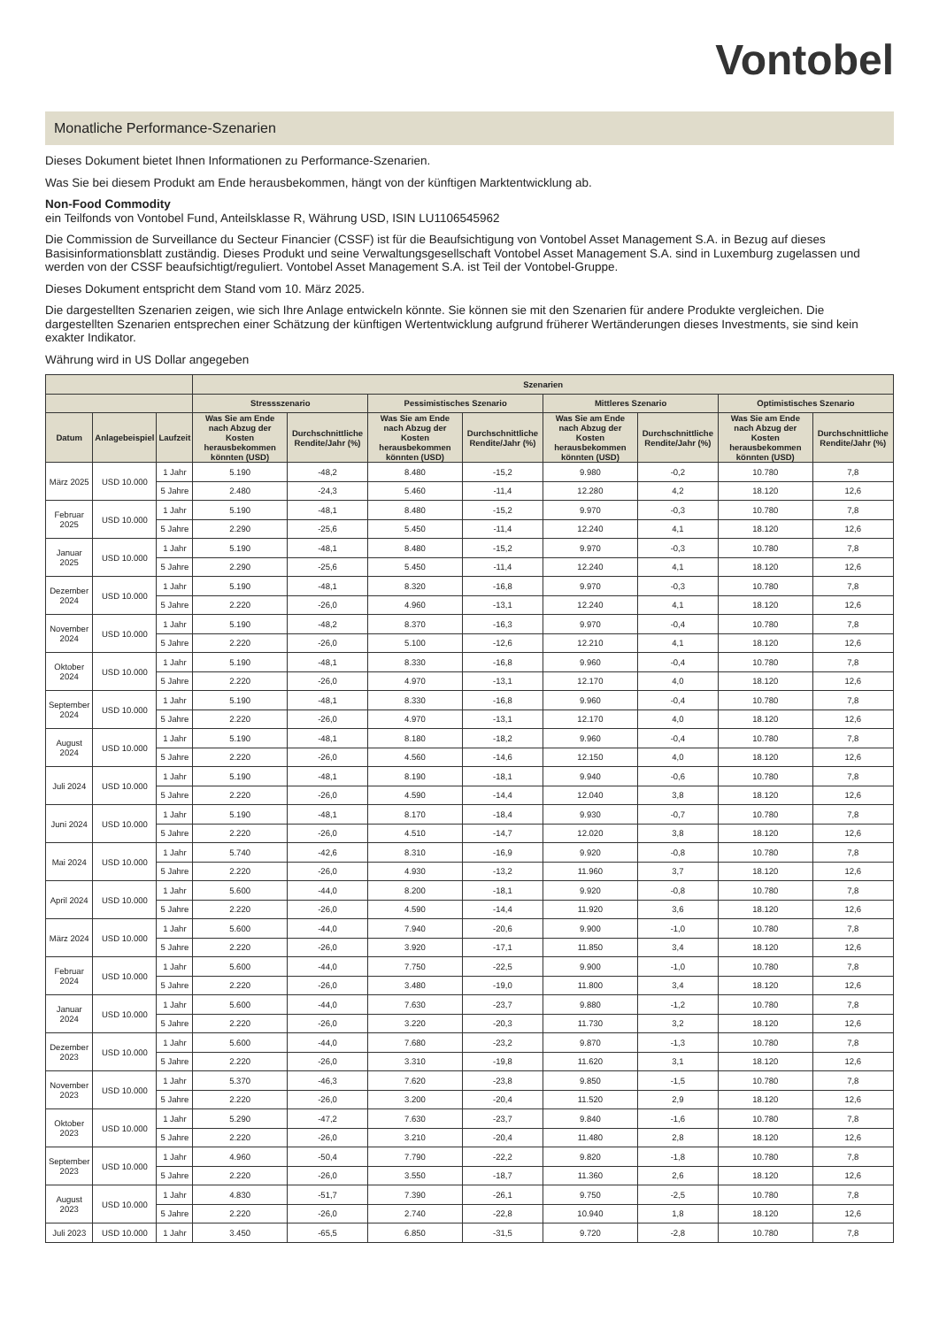Vontobel
Monatliche Performance-Szenarien
Dieses Dokument bietet Ihnen Informationen zu Performance-Szenarien.
Was Sie bei diesem Produkt am Ende herausbekommen, hängt von der künftigen Marktentwicklung ab.
Non-Food Commodity
ein Teilfonds von Vontobel Fund, Anteilsklasse R, Währung USD, ISIN LU1106545962
Die Commission de Surveillance du Secteur Financier (CSSF) ist für die Beaufsichtigung von Vontobel Asset Management S.A. in Bezug auf dieses Basisinformationsblatt zuständig. Dieses Produkt und seine Verwaltungsgesellschaft Vontobel Asset Management S.A. sind in Luxemburg zugelassen und werden von der CSSF beaufsichtigt/reguliert. Vontobel Asset Management S.A. ist Teil der Vontobel-Gruppe.
Dieses Dokument entspricht dem Stand vom 10. März 2025.
Die dargestellten Szenarien zeigen, wie sich Ihre Anlage entwickeln könnte. Sie können sie mit den Szenarien für andere Produkte vergleichen. Die dargestellten Szenarien entsprechen einer Schätzung der künftigen Wertentwicklung aufgrund früherer Wertänderungen dieses Investments, sie sind kein exakter Indikator.
Währung wird in US Dollar angegeben
| | | | Szenarien | | | | | | | |
| --- | --- | --- | --- | --- | --- | --- | --- | --- | --- | --- |
| | | | Stressszenario | | Pessimistisches Szenario | | Mittleres Szenario | | Optimistisches Szenario | |
| Datum | Anlagebeispiel | Laufzeit | Was Sie am Ende nach Abzug der Kosten herausbekommen könnten (USD) | Durchschnittliche Rendite/Jahr (%) | Was Sie am Ende nach Abzug der Kosten herausbekommen könnten (USD) | Durchschnittliche Rendite/Jahr (%) | Was Sie am Ende nach Abzug der Kosten herausbekommen könnten (USD) | Durchschnittliche Rendite/Jahr (%) | Was Sie am Ende nach Abzug der Kosten herausbekommen könnten (USD) | Durchschnittliche Rendite/Jahr (%) |
| März 2025 | USD 10.000 | 1 Jahr | 5.190 | -48,2 | 8.480 | -15,2 | 9.980 | -0,2 | 10.780 | 7,8 |
| | | 5 Jahre | 2.480 | -24,3 | 5.460 | -11,4 | 12.280 | 4,2 | 18.120 | 12,6 |
| Februar 2025 | USD 10.000 | 1 Jahr | 5.190 | -48,1 | 8.480 | -15,2 | 9.970 | -0,3 | 10.780 | 7,8 |
| | | 5 Jahre | 2.290 | -25,6 | 5.450 | -11,4 | 12.240 | 4,1 | 18.120 | 12,6 |
| Januar 2025 | USD 10.000 | 1 Jahr | 5.190 | -48,1 | 8.480 | -15,2 | 9.970 | -0,3 | 10.780 | 7,8 |
| | | 5 Jahre | 2.290 | -25,6 | 5.450 | -11,4 | 12.240 | 4,1 | 18.120 | 12,6 |
| Dezember 2024 | USD 10.000 | 1 Jahr | 5.190 | -48,1 | 8.320 | -16,8 | 9.970 | -0,3 | 10.780 | 7,8 |
| | | 5 Jahre | 2.220 | -26,0 | 4.960 | -13,1 | 12.240 | 4,1 | 18.120 | 12,6 |
| November 2024 | USD 10.000 | 1 Jahr | 5.190 | -48,2 | 8.370 | -16,3 | 9.970 | -0,4 | 10.780 | 7,8 |
| | | 5 Jahre | 2.220 | -26,0 | 5.100 | -12,6 | 12.210 | 4,1 | 18.120 | 12,6 |
| Oktober 2024 | USD 10.000 | 1 Jahr | 5.190 | -48,1 | 8.330 | -16,8 | 9.960 | -0,4 | 10.780 | 7,8 |
| | | 5 Jahre | 2.220 | -26,0 | 4.970 | -13,1 | 12.170 | 4,0 | 18.120 | 12,6 |
| September 2024 | USD 10.000 | 1 Jahr | 5.190 | -48,1 | 8.330 | -16,8 | 9.960 | -0,4 | 10.780 | 7,8 |
| | | 5 Jahre | 2.220 | -26,0 | 4.970 | -13,1 | 12.170 | 4,0 | 18.120 | 12,6 |
| August 2024 | USD 10.000 | 1 Jahr | 5.190 | -48,1 | 8.180 | -18,2 | 9.960 | -0,4 | 10.780 | 7,8 |
| | | 5 Jahre | 2.220 | -26,0 | 4.560 | -14,6 | 12.150 | 4,0 | 18.120 | 12,6 |
| Juli 2024 | USD 10.000 | 1 Jahr | 5.190 | -48,1 | 8.190 | -18,1 | 9.940 | -0,6 | 10.780 | 7,8 |
| | | 5 Jahre | 2.220 | -26,0 | 4.590 | -14,4 | 12.040 | 3,8 | 18.120 | 12,6 |
| Juni 2024 | USD 10.000 | 1 Jahr | 5.190 | -48,1 | 8.170 | -18,4 | 9.930 | -0,7 | 10.780 | 7,8 |
| | | 5 Jahre | 2.220 | -26,0 | 4.510 | -14,7 | 12.020 | 3,8 | 18.120 | 12,6 |
| Mai 2024 | USD 10.000 | 1 Jahr | 5.740 | -42,6 | 8.310 | -16,9 | 9.920 | -0,8 | 10.780 | 7,8 |
| | | 5 Jahre | 2.220 | -26,0 | 4.930 | -13,2 | 11.960 | 3,7 | 18.120 | 12,6 |
| April 2024 | USD 10.000 | 1 Jahr | 5.600 | -44,0 | 8.200 | -18,1 | 9.920 | -0,8 | 10.780 | 7,8 |
| | | 5 Jahre | 2.220 | -26,0 | 4.590 | -14,4 | 11.920 | 3,6 | 18.120 | 12,6 |
| März 2024 | USD 10.000 | 1 Jahr | 5.600 | -44,0 | 7.940 | -20,6 | 9.900 | -1,0 | 10.780 | 7,8 |
| | | 5 Jahre | 2.220 | -26,0 | 3.920 | -17,1 | 11.850 | 3,4 | 18.120 | 12,6 |
| Februar 2024 | USD 10.000 | 1 Jahr | 5.600 | -44,0 | 7.750 | -22,5 | 9.900 | -1,0 | 10.780 | 7,8 |
| | | 5 Jahre | 2.220 | -26,0 | 3.480 | -19,0 | 11.800 | 3,4 | 18.120 | 12,6 |
| Januar 2024 | USD 10.000 | 1 Jahr | 5.600 | -44,0 | 7.630 | -23,7 | 9.880 | -1,2 | 10.780 | 7,8 |
| | | 5 Jahre | 2.220 | -26,0 | 3.220 | -20,3 | 11.730 | 3,2 | 18.120 | 12,6 |
| Dezember 2023 | USD 10.000 | 1 Jahr | 5.600 | -44,0 | 7.680 | -23,2 | 9.870 | -1,3 | 10.780 | 7,8 |
| | | 5 Jahre | 2.220 | -26,0 | 3.310 | -19,8 | 11.620 | 3,1 | 18.120 | 12,6 |
| November 2023 | USD 10.000 | 1 Jahr | 5.370 | -46,3 | 7.620 | -23,8 | 9.850 | -1,5 | 10.780 | 7,8 |
| | | 5 Jahre | 2.220 | -26,0 | 3.200 | -20,4 | 11.520 | 2,9 | 18.120 | 12,6 |
| Oktober 2023 | USD 10.000 | 1 Jahr | 5.290 | -47,2 | 7.630 | -23,7 | 9.840 | -1,6 | 10.780 | 7,8 |
| | | 5 Jahre | 2.220 | -26,0 | 3.210 | -20,4 | 11.480 | 2,8 | 18.120 | 12,6 |
| September 2023 | USD 10.000 | 1 Jahr | 4.960 | -50,4 | 7.790 | -22,2 | 9.820 | -1,8 | 10.780 | 7,8 |
| | | 5 Jahre | 2.220 | -26,0 | 3.550 | -18,7 | 11.360 | 2,6 | 18.120 | 12,6 |
| August 2023 | USD 10.000 | 1 Jahr | 4.830 | -51,7 | 7.390 | -26,1 | 9.750 | -2,5 | 10.780 | 7,8 |
| | | 5 Jahre | 2.220 | -26,0 | 2.740 | -22,8 | 10.940 | 1,8 | 18.120 | 12,6 |
| Juli 2023 | USD 10.000 | 1 Jahr | 3.450 | -65,5 | 6.850 | -31,5 | 9.720 | -2,8 | 10.780 | 7,8 |